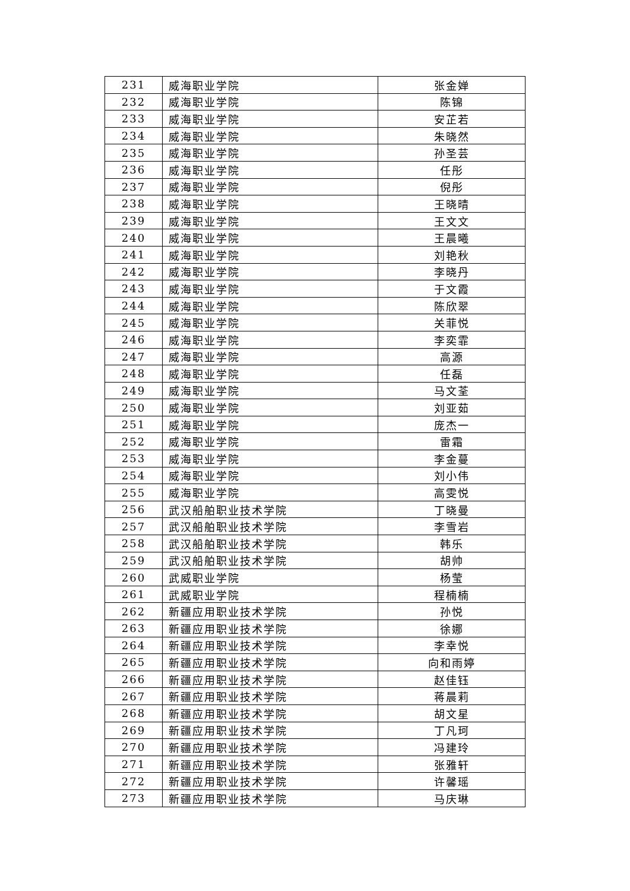| 231 | 威海职业学院 | 张金婵 |
| 232 | 威海职业学院 | 陈锦 |
| 233 | 威海职业学院 | 安芷若 |
| 234 | 威海职业学院 | 朱晓然 |
| 235 | 威海职业学院 | 孙圣芸 |
| 236 | 威海职业学院 | 任彤 |
| 237 | 威海职业学院 | 倪彤 |
| 238 | 威海职业学院 | 王晓晴 |
| 239 | 威海职业学院 | 王文文 |
| 240 | 威海职业学院 | 王晨曦 |
| 241 | 威海职业学院 | 刘艳秋 |
| 242 | 威海职业学院 | 李晓丹 |
| 243 | 威海职业学院 | 于文霞 |
| 244 | 威海职业学院 | 陈欣翠 |
| 245 | 威海职业学院 | 关菲悦 |
| 246 | 威海职业学院 | 李奕霏 |
| 247 | 威海职业学院 | 高源 |
| 248 | 威海职业学院 | 任磊 |
| 249 | 威海职业学院 | 马文荃 |
| 250 | 威海职业学院 | 刘亚茹 |
| 251 | 威海职业学院 | 庞杰一 |
| 252 | 威海职业学院 | 雷霜 |
| 253 | 威海职业学院 | 李金蔓 |
| 254 | 威海职业学院 | 刘小伟 |
| 255 | 威海职业学院 | 高雯悦 |
| 256 | 武汉船舶职业技术学院 | 丁晓曼 |
| 257 | 武汉船舶职业技术学院 | 李雪岩 |
| 258 | 武汉船舶职业技术学院 | 韩乐 |
| 259 | 武汉船舶职业技术学院 | 胡帅 |
| 260 | 武威职业学院 | 杨莹 |
| 261 | 武威职业学院 | 程楠楠 |
| 262 | 新疆应用职业技术学院 | 孙悦 |
| 263 | 新疆应用职业技术学院 | 徐娜 |
| 264 | 新疆应用职业技术学院 | 李幸悦 |
| 265 | 新疆应用职业技术学院 | 向和雨婷 |
| 266 | 新疆应用职业技术学院 | 赵佳钰 |
| 267 | 新疆应用职业技术学院 | 蒋晨莉 |
| 268 | 新疆应用职业技术学院 | 胡文星 |
| 269 | 新疆应用职业技术学院 | 丁凡珂 |
| 270 | 新疆应用职业技术学院 | 冯建玲 |
| 271 | 新疆应用职业技术学院 | 张雅轩 |
| 272 | 新疆应用职业技术学院 | 许馨瑶 |
| 273 | 新疆应用职业技术学院 | 马庆琳 |